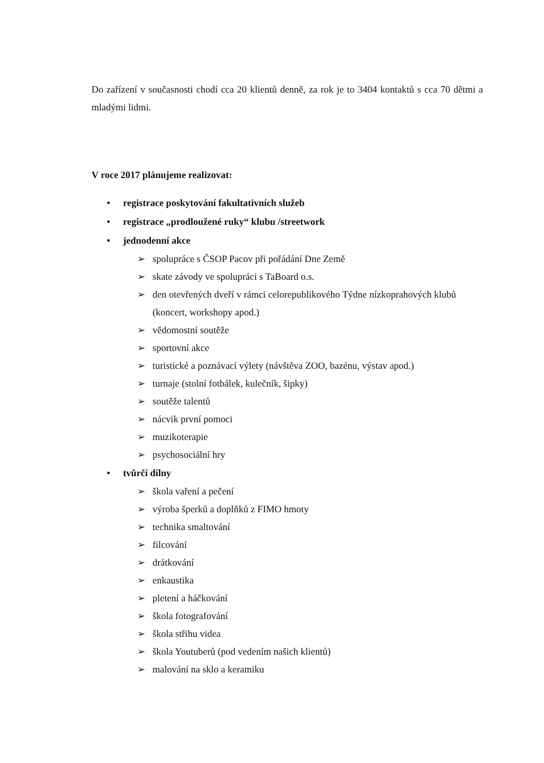Do zařízení v současnosti chodí cca 20 klientů denně, za rok je to 3404 kontaktů s cca 70 dětmi a mladými lidmi.
V roce 2017 plánujeme realizovat:
• registrace poskytování fakultativních služeb
• registrace „prodloužené ruky“ klubu /streetwork
• jednodenní akce
➢ spolupráce s ČSOP Pacov při pořádání Dne Země
➢ skate závody ve spolupráci s TaBoard o.s.
➢ den otevřených dveří v rámci celorepublikového Týdne nízkoprahových klubů (koncert, workshopy apod.)
➢ vědomostní soutěže
➢ sportovní akce
➢ turistické a poznávací výlety (návštěva ZOO, bazénu, výstav apod.)
➢ turnaje (stolní fotbálek, kulečník, šipky)
➢ soutěže talentů
➢ nácvik první pomoci
➢ muzikoterapie
➢ psychosociální hry
• tvůrčí dílny
➢ škola vaření a pečení
➢ výroba šperků a doplňků z FIMO hmoty
➢ technika smaltování
➢ filcování
➢ drátkování
➢ enkaustika
➢ pletení a háčkování
➢ škola fotografování
➢ škola střihu videa
➢ škola Youtuberů (pod vedením našich klientů)
➢ malování na sklo a keramiku